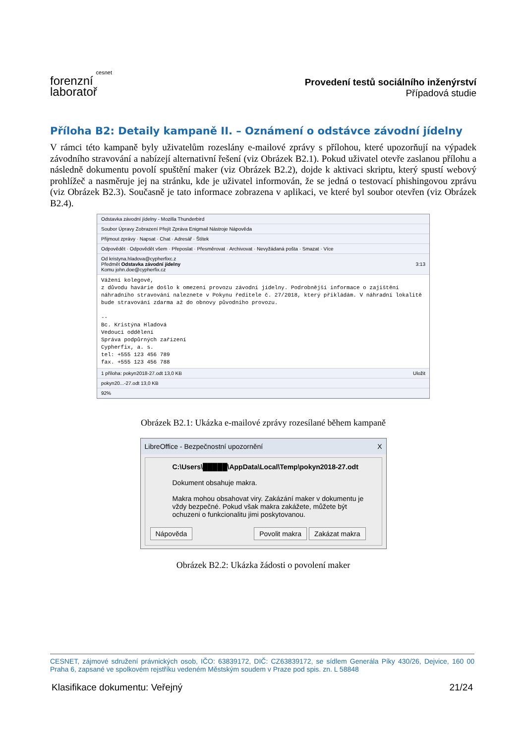cesnet
forenzní
laboratoř
Provedení testů sociálního inženýrství
Případová studie
Příloha B2: Detaily kampaně II. – Oznámení o odstávce závodní jídelny
V rámci této kampaně byly uživatelům rozeslány e-mailové zprávy s přílohou, které upozorňují na výpadek závodního stravování a nabízejí alternativní řešení (viz Obrázek B2.1). Pokud uživatel otevře zaslanou přílohu a následně dokumentu povolí spuštění maker (viz Obrázek B2.2), dojde k aktivaci skriptu, který spustí webový prohlížeč a nasměruje jej na stránku, kde je uživatel informován, že se jedná o testovací phishingovou zprávu (viz Obrázek B2.3). Současně je tato informace zobrazena v aplikaci, ve které byl soubor otevřen (viz Obrázek B2.4).
Odstavka závodní jídelny - Mozilla Thunderbird
Soubor Úpravy Zobrazení Přejít Zpráva Enigmail Nástroje Nápověda
Přijmout zprávy · Napsat · Chat · Adresář · Štítek
Odpovědět · Odpovědět všem · Přeposlat · Přesměrovat · Archivovat · Nevyžádaná pošta · Smazat · Více
Od kristyna.hladova@cypherfixc.z
Předmět Odstavka závodní jídelny 3:13
Komu john.doe@cypherfix.cz
Vážení kolegové, z důvodu havárie došlo k omezení provozu závodní jídelny. Podrobnější informace o zajištění náhradního stravování naleznete v Pokynu ředitele č. 27/2018, který přikládám. V náhradní lokalitě bude stravování zdarma až do obnovy původního provozu. -- Bc. Kristýna Hladová Vedoucí oddělení Správa podpůrných zařízení Cypherfix, a. s. tel: +555 123 456 789 fax. +555 123 456 788
1 příloha: pokyn2018-27.odt 13,0 KB Uložit
pokyn20...-27.odt 13,0 KB
92%
Obrázek B2.1: Ukázka e-mailové zprávy rozesílané během kampaně
LibreOffice - Bezpečnostní upozornění X
C:\Users\█████\AppData\Local\Temp\pokyn2018-27.odt
Dokument obsahuje makra.
Makra mohou obsahovat viry. Zakázání maker v dokumentu je vždy bezpečné. Pokud však makra zakážete, můžete být ochuzeni o funkcionalitu jimi poskytovanou.
Nápověda Povolit makra Zakázat makra
Obrázek B2.2: Ukázka žádosti o povolení maker
CESNET, zájmové sdružení právnických osob, IČO: 63839172, DIČ: CZ63839172, se sídlem Generála Píky 430/26, Dejvice, 160 00 Praha 6, zapsané ve spolkovém rejstříku vedeném Městským soudem v Praze pod spis. zn. L 58848
Klasifikace dokumentu: Veřejný 21/24